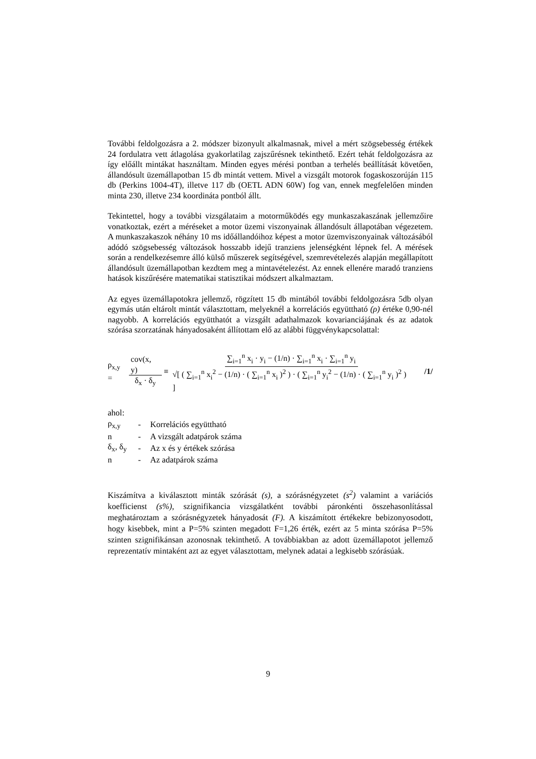További feldolgozásra a 2. módszer bizonyult alkalmasnak, mivel a mért szögsebesség értékek 24 fordulatra vett átlagolása gyakorlatilag zajszűrésnek tekinthető. Ezért tehát feldolgozásra az így előállt mintákat használtam. Minden egyes mérési pontban a terhelés beállítását követően, állandósult üzemállapotban 15 db mintát vettem. Mivel a vizsgált motorok fogaskoszorúján 115 db (Perkins 1004-4T), illetve 117 db (OETL ADN 60W) fog van, ennek megfelelően minden minta 230, illetve 234 koordináta pontból állt.
Tekintettel, hogy a további vizsgálataim a motorműködés egy munkaszakaszának jellemzőire vonatkoztak, ezért a méréseket a motor üzemi viszonyainak állandósult állapotában végezetem. A munkaszakaszok néhány 10 ms időállandóihoz képest a motor üzemviszonyainak változásából adódó szögsebesség változások hosszabb idejű tranziens jelenségként lépnek fel. A mérések során a rendelkezésemre álló külső műszerek segítségével, szemrevételezés alapján megállapított állandósult üzemállapotban kezdtem meg a mintavételezést. Az ennek ellenére maradó tranziens hatások kiszűrésére matematikai statisztikai módszert alkalmaztam.
Az egyes üzemállapotokra jellemző, rögzített 15 db mintából további feldolgozásra 5db olyan egymás után eltárolt mintát választottam, melyeknél a korrelációs együttható (ρ) értéke 0,90-nél nagyobb. A korrelációs együtthatót a vizsgált adathalmazok kovarianciájának és az adatok szórása szorzatának hányadosaként állítottam elő az alábbi függvénykapcsolattal:
ρ<sub>x,y</sub> = cov(x, y) δ<sub>x</sub> · δ<sub>y</sub> ≡ ∑<sub>i=1</sub><sup>n</sup> x<sub>i</sub> · y<sub>i</sub> − (1/n) · ∑<sub>i=1</sub><sup>n</sup> x<sub>i</sub> · ∑<sub>i=1</sub><sup>n</sup> y<sub>i</sub> √[ ( ∑<sub>i=1</sub><sup>n</sup> x<sub>i</sub><sup>2</sup> − (1/n) · ( ∑<sub>i=1</sub><sup>n</sup> x<sub>i</sub> )<sup>2</sup> ) · ( ∑<sub>i=1</sub><sup>n</sup> y<sub>i</sub><sup>2</sup> − (1/n) · ( ∑<sub>i=1</sub><sup>n</sup> y<sub>i</sub> )<sup>2</sup> ) ] /1/
ahol:
| ρ<sub>x,y</sub> | - | Korrelációs együttható |
| n | - | A vizsgált adatpárok száma |
| δ<sub>x</sub>, δ<sub>y</sub> | - | Az x és y értékek szórása |
| n | - | Az adatpárok száma |
Kiszámítva a kiválasztott minták szórását (s), a szórásnégyzetet (s<sup>2</sup>) valamint a variációs koefficienst (s%), szignifikancia vizsgálatként további páronkénti összehasonlítással meghatároztam a szórásnégyzetek hányadosát (F). A kiszámított értékekre bebizonyosodott, hogy kisebbek, mint a P=5% szinten megadott F=1,26 érték, ezért az 5 minta szórása P=5% szinten szignifikánsan azonosnak tekinthető. A továbbiakban az adott üzemállapotot jellemző reprezentatív mintaként azt az egyet választottam, melynek adatai a legkisebb szórásúak.
9